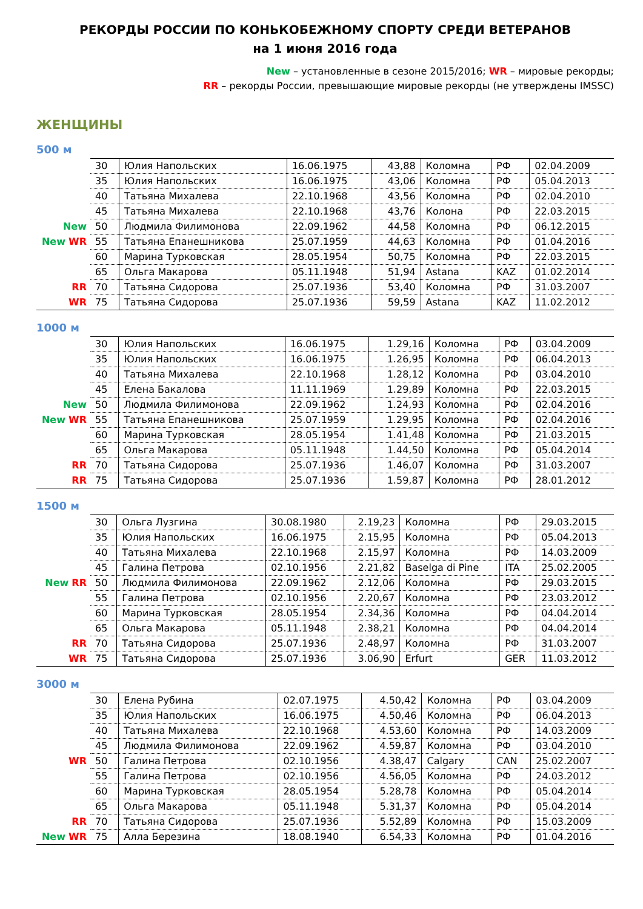РЕКОРДЫ РОССИИ ПО КОНЬКОБЕЖНОМУ СПОРТУ СРЕДИ ВЕТЕРАНОВ
на 1 июня 2016 года
New – установленные в сезоне 2015/2016; WR – мировые рекорды;
RR – рекорды России, превышающие мировые рекорды (не утверждены IMSSC)
ЖЕНЩИНЫ
500 м
| | 30 | Юлия Напольских | 16.06.1975 | 43,88 | Коломна | РФ | 02.04.2009 |
| | 35 | Юлия Напольских | 16.06.1975 | 43,06 | Коломна | РФ | 05.04.2013 |
| | 40 | Татьяна Михалева | 22.10.1968 | 43,56 | Коломна | РФ | 02.04.2010 |
| | 45 | Татьяна Михалева | 22.10.1968 | 43,76 | Колона | РФ | 22.03.2015 |
| New | 50 | Людмила Филимонова | 22.09.1962 | 44,58 | Коломна | РФ | 06.12.2015 |
| New WR | 55 | Татьяна Епанешникова | 25.07.1959 | 44,63 | Коломна | РФ | 01.04.2016 |
| | 60 | Марина Турковская | 28.05.1954 | 50,75 | Коломна | РФ | 22.03.2015 |
| | 65 | Ольга Макарова | 05.11.1948 | 51,94 | Astana | KAZ | 01.02.2014 |
| RR | 70 | Татьяна Сидорова | 25.07.1936 | 53,40 | Коломна | РФ | 31.03.2007 |
| WR | 75 | Татьяна Сидорова | 25.07.1936 | 59,59 | Astana | KAZ | 11.02.2012 |
1000 м
| | 30 | Юлия Напольских | 16.06.1975 | 1.29,16 | Коломна | РФ | 03.04.2009 |
| | 35 | Юлия Напольских | 16.06.1975 | 1.26,95 | Коломна | РФ | 06.04.2013 |
| | 40 | Татьяна Михалева | 22.10.1968 | 1.28,12 | Коломна | РФ | 03.04.2010 |
| | 45 | Елена Бакалова | 11.11.1969 | 1.29,89 | Коломна | РФ | 22.03.2015 |
| New | 50 | Людмила Филимонова | 22.09.1962 | 1.24,93 | Коломна | РФ | 02.04.2016 |
| New WR | 55 | Татьяна Епанешникова | 25.07.1959 | 1.29,95 | Коломна | РФ | 02.04.2016 |
| | 60 | Марина Турковская | 28.05.1954 | 1.41,48 | Коломна | РФ | 21.03.2015 |
| | 65 | Ольга Макарова | 05.11.1948 | 1.44,50 | Коломна | РФ | 05.04.2014 |
| RR | 70 | Татьяна Сидорова | 25.07.1936 | 1.46,07 | Коломна | РФ | 31.03.2007 |
| RR | 75 | Татьяна Сидорова | 25.07.1936 | 1.59,87 | Коломна | РФ | 28.01.2012 |
1500 м
| | 30 | Ольга Лузгина | 30.08.1980 | 2.19,23 | Коломна | РФ | 29.03.2015 |
| | 35 | Юлия Напольских | 16.06.1975 | 2.15,95 | Коломна | РФ | 05.04.2013 |
| | 40 | Татьяна Михалева | 22.10.1968 | 2.15,97 | Коломна | РФ | 14.03.2009 |
| | 45 | Галина Петрова | 02.10.1956 | 2.21,82 | Baselga di Pine | ITA | 25.02.2005 |
| New RR | 50 | Людмила Филимонова | 22.09.1962 | 2.12,06 | Коломна | РФ | 29.03.2015 |
| | 55 | Галина Петрова | 02.10.1956 | 2.20,67 | Коломна | РФ | 23.03.2012 |
| | 60 | Марина Турковская | 28.05.1954 | 2.34,36 | Коломна | РФ | 04.04.2014 |
| | 65 | Ольга Макарова | 05.11.1948 | 2.38,21 | Коломна | РФ | 04.04.2014 |
| RR | 70 | Татьяна Сидорова | 25.07.1936 | 2.48,97 | Коломна | РФ | 31.03.2007 |
| WR | 75 | Татьяна Сидорова | 25.07.1936 | 3.06,90 | Erfurt | GER | 11.03.2012 |
3000 м
| | 30 | Елена Рубина | 02.07.1975 | 4.50,42 | Коломна | РФ | 03.04.2009 |
| | 35 | Юлия Напольских | 16.06.1975 | 4.50,46 | Коломна | РФ | 06.04.2013 |
| | 40 | Татьяна Михалева | 22.10.1968 | 4.53,60 | Коломна | РФ | 14.03.2009 |
| | 45 | Людмила Филимонова | 22.09.1962 | 4.59,87 | Коломна | РФ | 03.04.2010 |
| WR | 50 | Галина Петрова | 02.10.1956 | 4.38,47 | Calgary | CAN | 25.02.2007 |
| | 55 | Галина Петрова | 02.10.1956 | 4.56,05 | Коломна | РФ | 24.03.2012 |
| | 60 | Марина Турковская | 28.05.1954 | 5.28,78 | Коломна | РФ | 05.04.2014 |
| | 65 | Ольга Макарова | 05.11.1948 | 5.31,37 | Коломна | РФ | 05.04.2014 |
| RR | 70 | Татьяна Сидорова | 25.07.1936 | 5.52,89 | Коломна | РФ | 15.03.2009 |
| New WR | 75 | Алла Березина | 18.08.1940 | 6.54,33 | Коломна | РФ | 01.04.2016 |